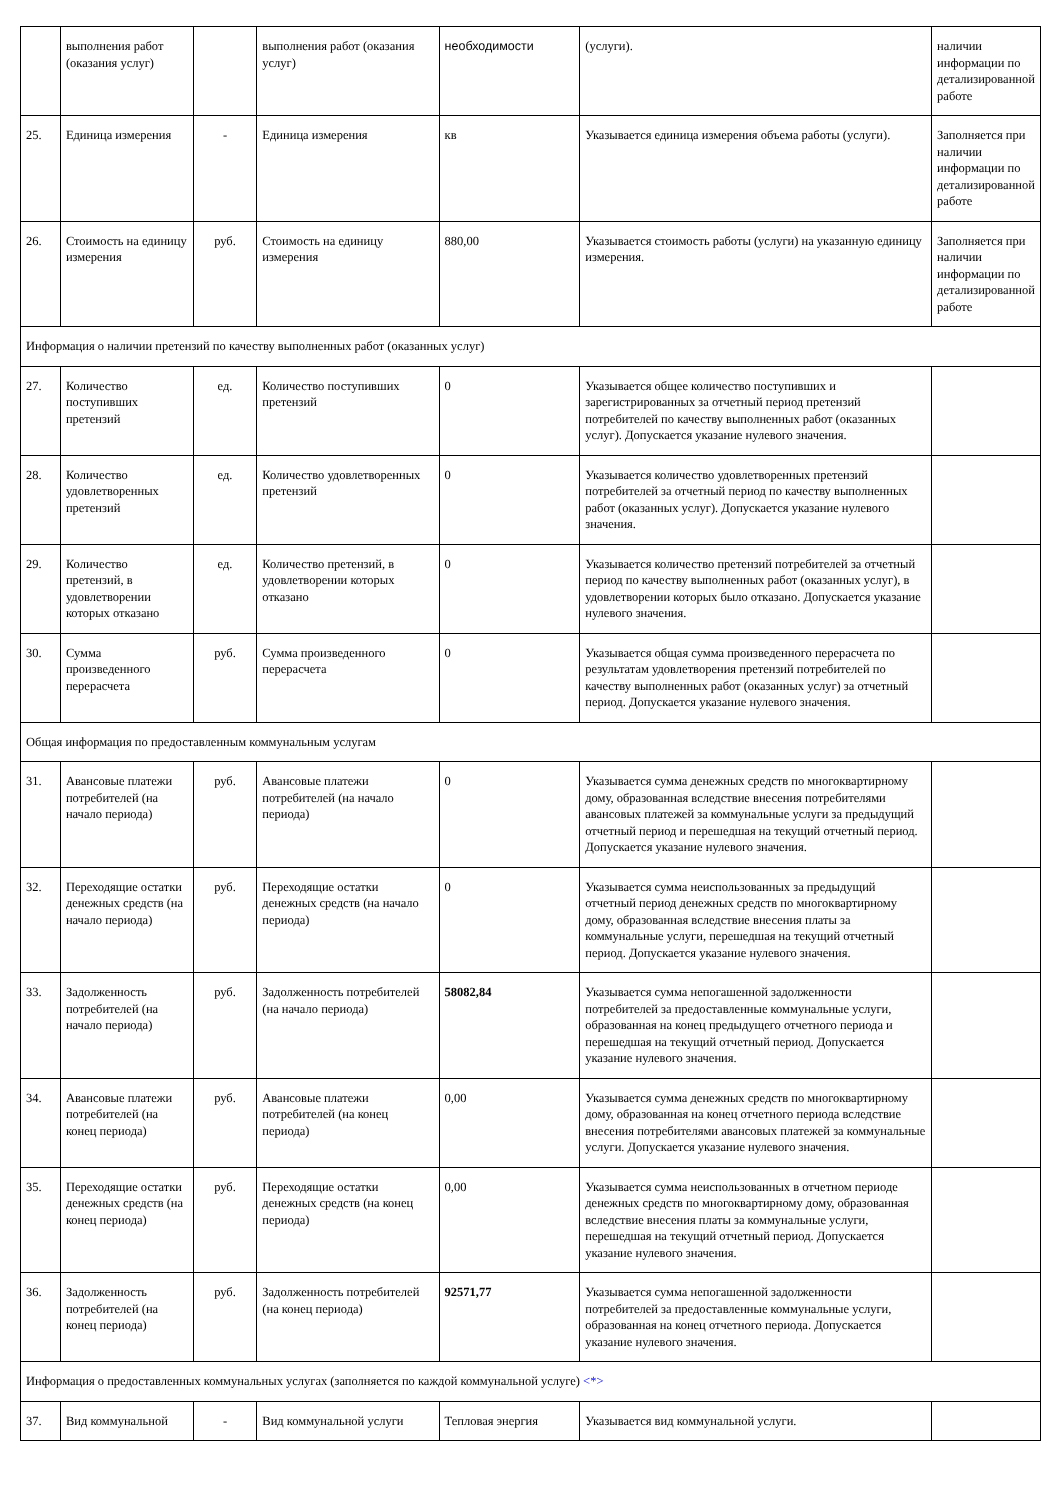| | выполнения работ (оказания услуг) | | выполнения работ (оказания услуг) | необходимости | (услуги). | наличии информации по детализированной работе |
| 25. | Единица измерения | - | Единица измерения | кв | Указывается единица измерения объема работы (услуги). | Заполняется при наличии информации по детализированной работе |
| 26. | Стоимость на единицу измерения | руб. | Стоимость на единицу измерения | 880,00 | Указывается стоимость работы (услуги) на указанную единицу измерения. | Заполняется при наличии информации по детализированной работе |
| Информация о наличии претензий по качеству выполненных работ (оказанных услуг) | | | | | | |
| 27. | Количество поступивших претензий | ед. | Количество поступивших претензий | 0 | Указывается общее количество поступивших и зарегистрированных за отчетный период претензий потребителей по качеству выполненных работ (оказанных услуг). Допускается указание нулевого значения. | |
| 28. | Количество удовлетворенных претензий | ед. | Количество удовлетворенных претензий | 0 | Указывается количество удовлетворенных претензий потребителей за отчетный период по качеству выполненных работ (оказанных услуг). Допускается указание нулевого значения. | |
| 29. | Количество претензий, в удовлетворении которых отказано | ед. | Количество претензий, в удовлетворении которых отказано | 0 | Указывается количество претензий потребителей за отчетный период по качеству выполненных работ (оказанных услуг), в удовлетворении которых было отказано. Допускается указание нулевого значения. | |
| 30. | Сумма произведенного перерасчета | руб. | Сумма произведенного перерасчета | 0 | Указывается общая сумма произведенного перерасчета по результатам удовлетворения претензий потребителей по качеству выполненных работ (оказанных услуг) за отчетный период. Допускается указание нулевого значения. | |
| Общая информация по предоставленным коммунальным услугам | | | | | | |
| 31. | Авансовые платежи потребителей (на начало периода) | руб. | Авансовые платежи потребителей (на начало периода) | 0 | Указывается сумма денежных средств по многоквартирному дому, образованная вследствие внесения потребителями авансовых платежей за коммунальные услуги за предыдущий отчетный период и перешедшая на текущий отчетный период. Допускается указание нулевого значения. | |
| 32. | Переходящие остатки денежных средств (на начало периода) | руб. | Переходящие остатки денежных средств (на начало периода) | 0 | Указывается сумма неиспользованных за предыдущий отчетный период денежных средств по многоквартирному дому, образованная вследствие внесения платы за коммунальные услуги, перешедшая на текущий отчетный период. Допускается указание нулевого значения. | |
| 33. | Задолженность потребителей (на начало периода) | руб. | Задолженность потребителей (на начало периода) | 58082,84 | Указывается сумма непогашенной задолженности потребителей за предоставленные коммунальные услуги, образованная на конец предыдущего отчетного периода и перешедшая на текущий отчетный период. Допускается указание нулевого значения. | |
| 34. | Авансовые платежи потребителей (на конец периода) | руб. | Авансовые платежи потребителей (на конец периода) | 0,00 | Указывается сумма денежных средств по многоквартирному дому, образованная на конец отчетного периода вследствие внесения потребителями авансовых платежей за коммунальные услуги. Допускается указание нулевого значения. | |
| 35. | Переходящие остатки денежных средств (на конец периода) | руб. | Переходящие остатки денежных средств (на конец периода) | 0,00 | Указывается сумма неиспользованных в отчетном периоде денежных средств по многоквартирному дому, образованная вследствие внесения платы за коммунальные услуги, перешедшая на текущий отчетный период. Допускается указание нулевого значения. | |
| 36. | Задолженность потребителей (на конец периода) | руб. | Задолженность потребителей (на конец периода) | 92571,77 | Указывается сумма непогашенной задолженности потребителей за предоставленные коммунальные услуги, образованная на конец отчетного периода. Допускается указание нулевого значения. | |
| Информация о предоставленных коммунальных услугах (заполняется по каждой коммунальной услуге) <*> | | | | | | |
| 37. | Вид коммунальной | - | Вид коммунальной услуги | Тепловая энергия | Указывается вид коммунальной услуги. | |